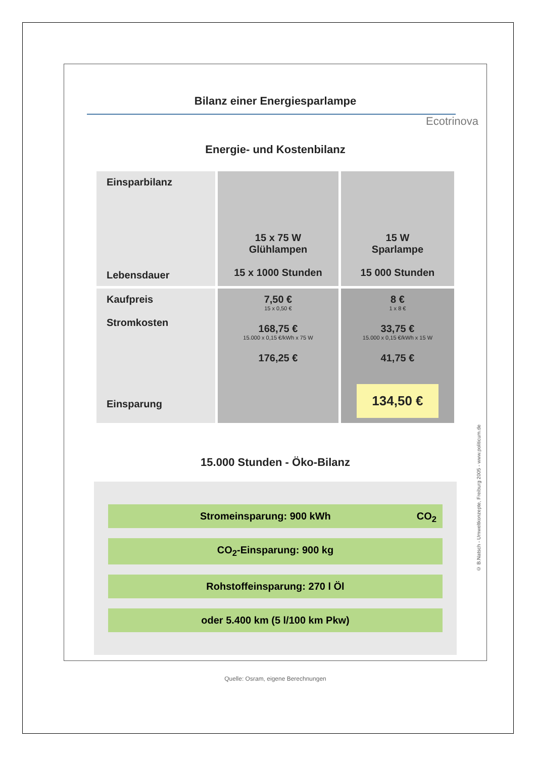Bilanz einer Energiesparlampe
Ecotrinova
Energie- und Kostenbilanz
| Einsparbilanz Lebensdauer | 15 x 75 W Glühlampen 15 x 1000 Stunden | 15 W Sparlampe 15 000 Stunden |
| Kaufpreis Stromkosten Einsparung | 7,50 € 15 x 0,50 € 168,75 € 15.000 x 0,15 €/kWh x 75 W 176,25 € | 8 € 1 x 8 € 33,75 € 15.000 x 0,15 €/kWh x 15 W 41,75 € 134,50 € |
15.000 Stunden - Öko-Bilanz
Stromeinsparung: 900 kWh CO<sub>2</sub>
CO<sub>2</sub>-Einsparung: 900 kg
Rohstoffeinsparung: 270 l Öl
oder 5.400 km (5 l/100 km Pkw)
Quelle: Osram, eigene Berechnungen
© B.Natsch - Umweltkonzepte, Freiburg 2005 - www.politicum.de